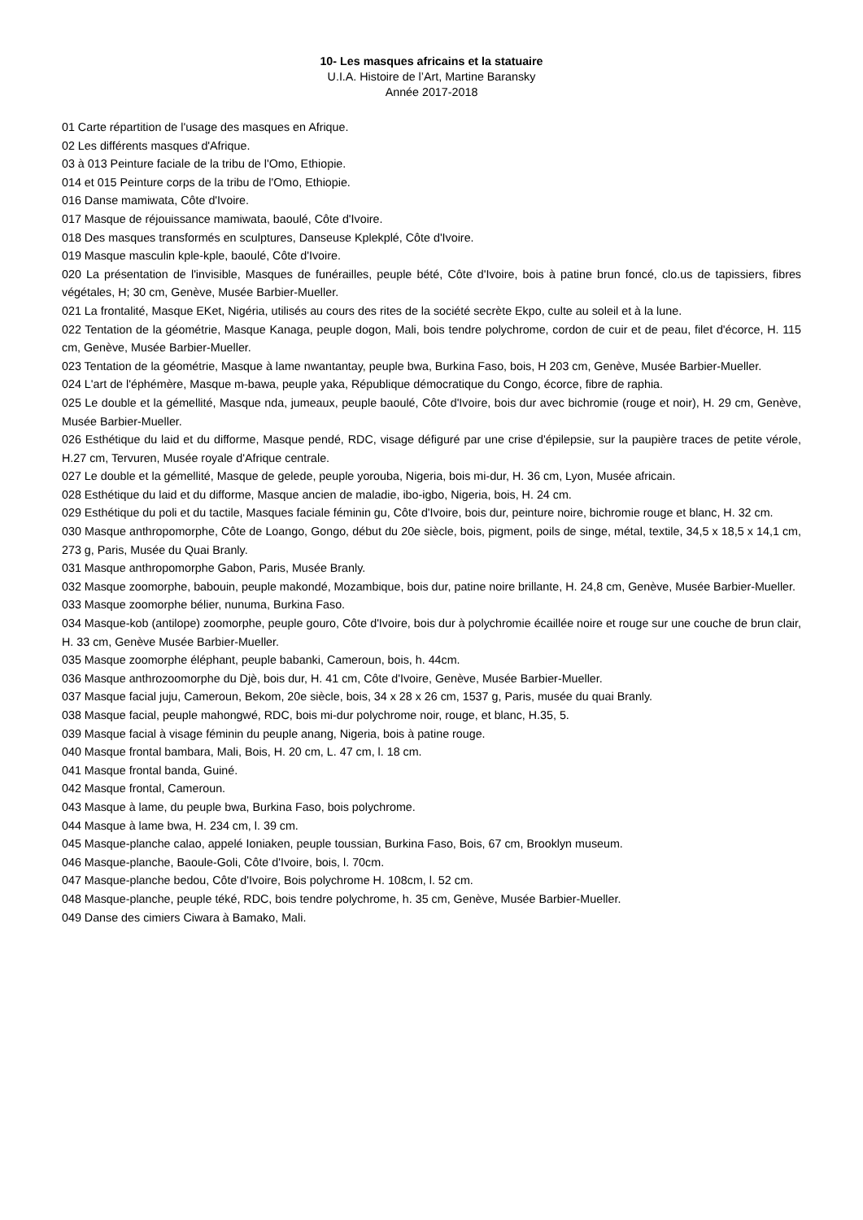10- Les masques africains et la statuaire
U.I.A. Histoire de l’Art, Martine Baransky
Année 2017-2018
01 Carte répartition de l'usage des masques en Afrique.
02 Les différents masques d'Afrique.
03 à 013 Peinture faciale de la tribu de l'Omo, Ethiopie.
014 et 015 Peinture corps de la tribu de l'Omo, Ethiopie.
016 Danse mamiwata, Côte d'Ivoire.
017 Masque de réjouissance mamiwata, baoulé, Côte d'Ivoire.
018 Des masques transformés en sculptures, Danseuse Kplekplé, Côte d'Ivoire.
019 Masque masculin kple-kple, baoulé, Côte d'Ivoire.
020 La présentation de l'invisible, Masques de funérailles, peuple bété, Côte d'Ivoire, bois à patine brun foncé, clo.us de tapissiers, fibres végétales, H; 30 cm, Genève, Musée Barbier-Mueller.
021 La frontalité, Masque EKet, Nigéria, utilisés au cours des rites de la société secrète Ekpo, culte au soleil et à la lune.
022 Tentation de la géométrie, Masque Kanaga, peuple dogon, Mali, bois tendre polychrome, cordon de cuir et de peau, filet d'écorce, H. 115 cm, Genève, Musée Barbier-Mueller.
023 Tentation de la géométrie, Masque à lame nwantantay, peuple bwa, Burkina Faso, bois, H 203 cm, Genève, Musée Barbier-Mueller.
024 L'art de l'éphémère, Masque m-bawa, peuple yaka, République démocratique du Congo, écorce, fibre de raphia.
025 Le double et la gémellité, Masque nda, jumeaux, peuple baoulé, Côte d'Ivoire, bois dur avec bichromie (rouge et noir), H. 29 cm, Genève, Musée Barbier-Mueller.
026 Esthétique du laid et du difforme, Masque pendé, RDC, visage défiguré par une crise d'épilepsie, sur la paupière traces de petite vérole, H.27 cm, Tervuren, Musée royale d'Afrique centrale.
027 Le double et la gémellité, Masque de gelede, peuple yorouba, Nigeria, bois mi-dur, H. 36 cm, Lyon, Musée africain.
028 Esthétique du laid et du difforme, Masque ancien de maladie, ibo-igbo, Nigeria, bois, H. 24 cm.
029 Esthétique du poli et du tactile, Masques faciale féminin gu, Côte d'Ivoire, bois dur, peinture noire, bichromie rouge et blanc, H. 32 cm.
030 Masque anthropomorphe, Côte de Loango, Gongo, début du 20e siècle, bois, pigment, poils de singe, métal, textile, 34,5 x 18,5 x 14,1 cm, 273 g, Paris, Musée du Quai Branly.
031 Masque anthropomorphe Gabon, Paris, Musée Branly.
032 Masque zoomorphe, babouin, peuple makondé, Mozambique, bois dur, patine noire brillante, H. 24,8 cm, Genève, Musée Barbier-Mueller.
033 Masque zoomorphe bélier, nunuma, Burkina Faso.
034 Masque-kob (antilope) zoomorphe, peuple gouro, Côte d'Ivoire, bois dur à polychromie écaillée noire et rouge sur une couche de brun clair, H. 33 cm, Genève Musée Barbier-Mueller.
035 Masque zoomorphe éléphant, peuple babanki, Cameroun, bois, h. 44cm.
036 Masque anthrozoomorphe du Djè, bois dur, H. 41 cm, Côte d'Ivoire, Genève, Musée Barbier-Mueller.
037 Masque facial juju, Cameroun, Bekom, 20e siècle, bois, 34 x 28 x 26 cm, 1537 g, Paris, musée du quai Branly.
038 Masque facial, peuple mahongwé, RDC, bois mi-dur polychrome noir, rouge, et blanc, H.35, 5.
039 Masque facial à visage féminin du peuple anang, Nigeria, bois à patine rouge.
040 Masque frontal bambara, Mali, Bois, H. 20 cm, L. 47 cm, l. 18 cm.
041 Masque frontal banda, Guiné.
042 Masque frontal, Cameroun.
043 Masque à lame, du peuple bwa, Burkina Faso, bois polychrome.
044 Masque à lame bwa, H. 234 cm, l. 39 cm.
045 Masque-planche calao, appelé Ioniaken, peuple toussian, Burkina Faso, Bois, 67 cm, Brooklyn museum.
046 Masque-planche, Baoule-Goli, Côte d'Ivoire, bois, l. 70cm.
047 Masque-planche bedou, Côte d'Ivoire, Bois polychrome H. 108cm, l. 52 cm.
048 Masque-planche, peuple téké, RDC, bois tendre polychrome, h. 35 cm, Genève, Musée Barbier-Mueller.
049 Danse des cimiers Ciwara à Bamako, Mali.